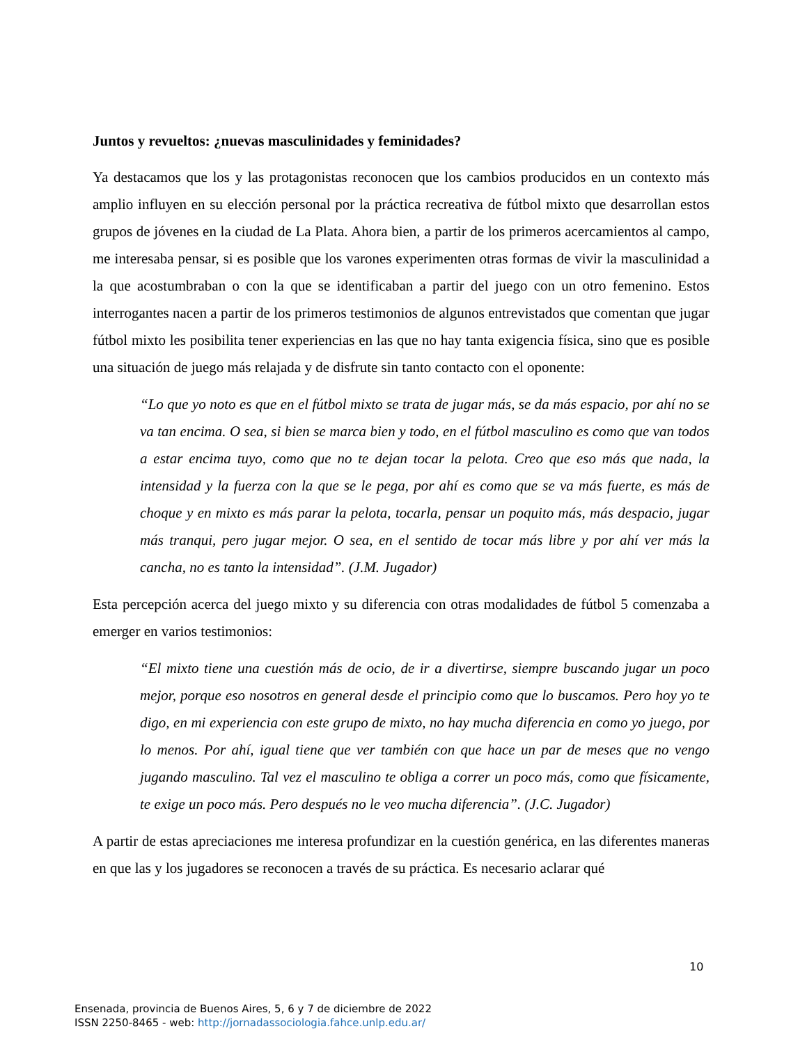Juntos y revueltos: ¿nuevas masculinidades y feminidades?
Ya destacamos que los y las protagonistas reconocen que los cambios producidos en un contexto más amplio influyen en su elección personal por la práctica recreativa de fútbol mixto que desarrollan estos grupos de jóvenes en la ciudad de La Plata. Ahora bien, a partir de los primeros acercamientos al campo, me interesaba pensar, si es posible que los varones experimenten otras formas de vivir la masculinidad a la que acostumbraban o con la que se identificaban a partir del juego con un otro femenino. Estos interrogantes nacen a partir de los primeros testimonios de algunos entrevistados que comentan que jugar fútbol mixto les posibilita tener experiencias en las que no hay tanta exigencia física, sino que es posible una situación de juego más relajada y de disfrute sin tanto contacto con el oponente:
“Lo que yo noto es que en el fútbol mixto se trata de jugar más, se da más espacio, por ahí no se va tan encima. O sea, si bien se marca bien y todo, en el fútbol masculino es como que van todos a estar encima tuyo, como que no te dejan tocar la pelota. Creo que eso más que nada, la intensidad y la fuerza con la que se le pega, por ahí es como que se va más fuerte, es más de choque y en mixto es más parar la pelota, tocarla, pensar un poquito más, más despacio, jugar más tranqui, pero jugar mejor. O sea, en el sentido de tocar más libre y por ahí ver más la cancha, no es tanto la intensidad”. (J.M. Jugador)
Esta percepción acerca del juego mixto y su diferencia con otras modalidades de fútbol 5 comenzaba a emerger en varios testimonios:
“El mixto tiene una cuestión más de ocio, de ir a divertirse, siempre buscando jugar un poco mejor, porque eso nosotros en general desde el principio como que lo buscamos. Pero hoy yo te digo, en mi experiencia con este grupo de mixto, no hay mucha diferencia en como yo juego, por lo menos. Por ahí, igual tiene que ver también con que hace un par de meses que no vengo jugando masculino. Tal vez el masculino te obliga a correr un poco más, como que físicamente, te exige un poco más. Pero después no le veo mucha diferencia”. (J.C. Jugador)
A partir de estas apreciaciones me interesa profundizar en la cuestión genérica, en las diferentes maneras en que las y los jugadores se reconocen a través de su práctica. Es necesario aclarar qué
10
Ensenada, provincia de Buenos Aires, 5, 6 y 7 de diciembre de 2022
ISSN 2250-8465 - web: http://jornadassociologia.fahce.unlp.edu.ar/